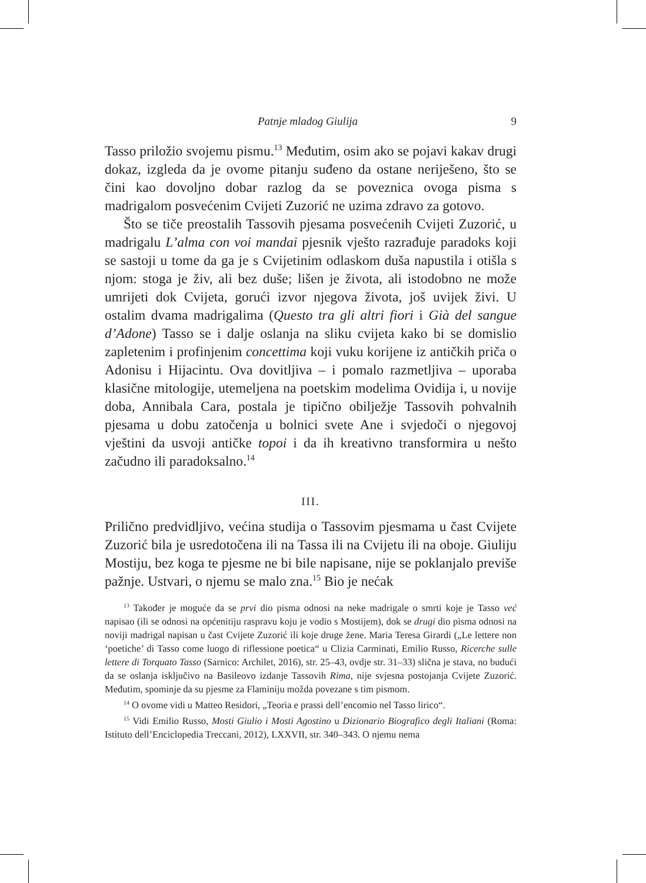Patnje mladog Giulija 9
Tasso priložio svojemu pismu.<sup>13</sup> Međutim, osim ako se pojavi kakav drugi dokaz, izgleda da je ovome pitanju suđeno da ostane neriješeno, što se čini kao dovoljno dobar razlog da se poveznica ovoga pisma s madrigalom posvećenim Cvijeti Zuzorić ne uzima zdravo za gotovo.
Što se tiče preostalih Tassovih pjesama posvećenih Cvijeti Zuzorić, u madrigalu L’alma con voi mandai pjesnik vješto razrađuje paradoks koji se sastoji u tome da ga je s Cvijetinim odlaskom duša napustila i otišla s njom: stoga je živ, ali bez duše; lišen je života, ali istodobno ne može umrijeti dok Cvijeta, gorući izvor njegova života, još uvijek živi. U ostalim dvama madrigalima (Questo tra gli altri fiori i Già del sangue d’Adone) Tasso se i dalje oslanja na sliku cvijeta kako bi se domislio zapletenim i profinjenim concettima koji vuku korijene iz antičkih priča o Adonisu i Hijacintu. Ova dovitljiva – i pomalo razmetljiva – uporaba klasične mitologije, utemeljena na poetskim modelima Ovidija i, u novije doba, Annibala Cara, postala je tipično obilježje Tassovih pohvalnih pjesama u dobu zatočenja u bolnici svete Ane i svjedoči o njegovoj vještini da usvoji antičke topoi i da ih kreativno transformira u nešto začudno ili paradoksalno.<sup>14</sup>
III.
Prilično predvidljivo, većina studija o Tassovim pjesmama u čast Cvijete Zuzorić bila je usredotočena ili na Tassa ili na Cvijetu ili na oboje. Giuliju Mostiju, bez koga te pjesme ne bi bile napisane, nije se poklanjalo previše pažnje. Ustvari, o njemu se malo zna.<sup>15</sup> Bio je nećak
<sup>13</sup> Također je moguće da se prvi dio pisma odnosi na neke madrigale o smrti koje je Tasso već napisao (ili se odnosi na općenitiju raspravu koju je vodio s Mostijem), dok se drugi dio pisma odnosi na noviji madrigal napisan u čast Cvijete Zuzorić ili koje druge žene. Maria Teresa Girardi („Le lettere non ‘poetiche’ di Tasso come luogo di riflessione poetica“ u Clizia Carminati, Emilio Russo, Ricerche sulle lettere di Torquato Tasso (Sarnico: Archilet, 2016), str. 25–43, ovdje str. 31–33) slična je stava, no budući da se oslanja isključivo na Basileovo izdanje Tassovih Rima, nije svjesna postojanja Cvijete Zuzorić. Međutim, spominje da su pjesme za Flaminiju možda povezane s tim pismom.
<sup>14</sup> O ovome vidi u Matteo Residori, „Teoria e prassi dell’encomio nel Tasso lirico“.
<sup>15</sup> Vidi Emilio Russo, Mosti Giulio i Mosti Agostino u Dizionario Biografico degli Italiani (Roma: Istituto dell’Enciclopedia Treccani, 2012), LXXVII, str. 340–343. O njemu nema